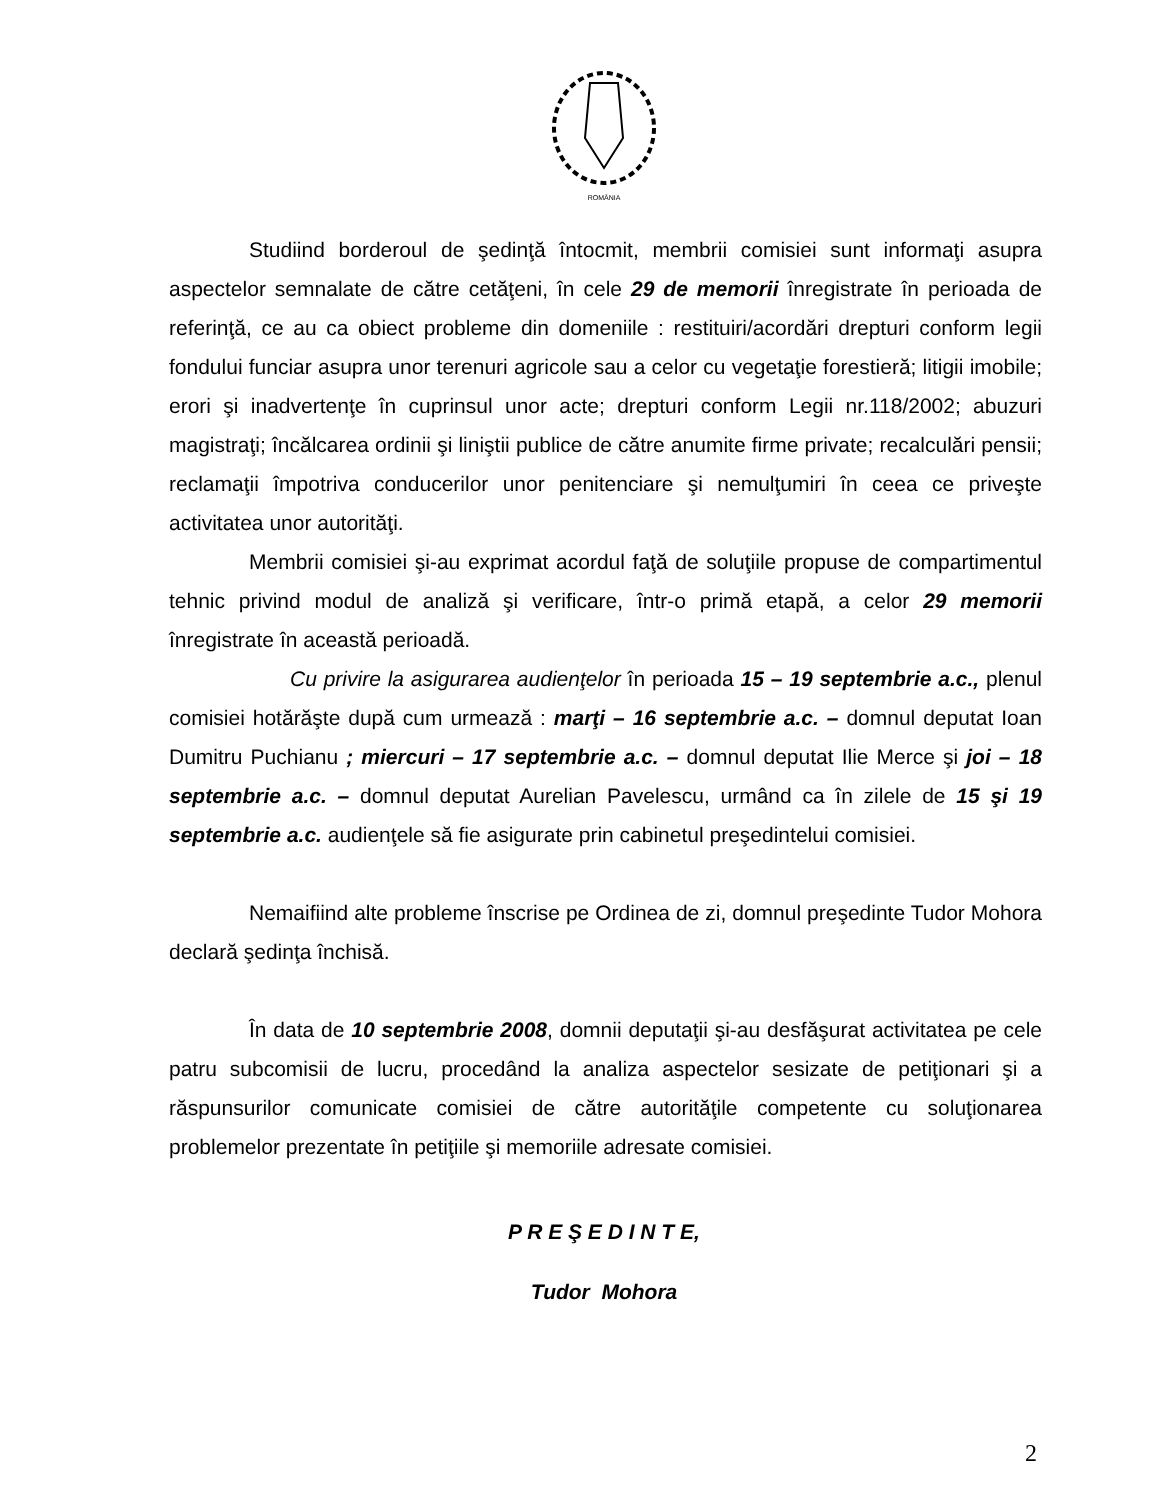ROMÂNIA
Studiind borderoul de şedinţă întocmit, membrii comisiei sunt informaţi asupra aspectelor semnalate de către cetăţeni, în cele 29 de memorii înregistrate în perioada de referinţă, ce au ca obiect probleme din domeniile : restituiri/acordări drepturi conform legii fondului funciar asupra unor terenuri agricole sau a celor cu vegetaţie forestieră; litigii imobile; erori şi inadvertenţe în cuprinsul unor acte; drepturi conform Legii nr.118/2002; abuzuri magistraţi; încălcarea ordinii şi liniştii publice de către anumite firme private; recalculări pensii; reclamaţii împotriva conducerilor unor penitenciare şi nemulţumiri în ceea ce priveşte activitatea unor autorităţi.
Membrii comisiei şi-au exprimat acordul faţă de soluţiile propuse de compartimentul tehnic privind modul de analiză şi verificare, într-o primă etapă, a celor 29 memorii înregistrate în această perioadă.
Cu privire la asigurarea audienţelor în perioada 15 – 19 septembrie a.c., plenul comisiei hotărăşte după cum urmează : marţi – 16 septembrie a.c. – domnul deputat Ioan Dumitru Puchianu ; miercuri – 17 septembrie a.c. – domnul deputat Ilie Merce şi joi – 18 septembrie a.c. – domnul deputat Aurelian Pavelescu, urmând ca în zilele de 15 şi 19 septembrie a.c. audienţele să fie asigurate prin cabinetul preşedintelui comisiei.
Nemaifiind alte probleme înscrise pe Ordinea de zi, domnul preşedinte Tudor Mohora declară şedinţa închisă.
În data de 10 septembrie 2008, domnii deputaţii şi-au desfăşurat activitatea pe cele patru subcomisii de lucru, procedând la analiza aspectelor sesizate de petiţionari şi a răspunsurilor comunicate comisiei de către autorităţile competente cu soluţionarea problemelor prezentate în petiţiile şi memoriile adresate comisiei.
P R E Ş E D I N T E,
Tudor Mohora
2